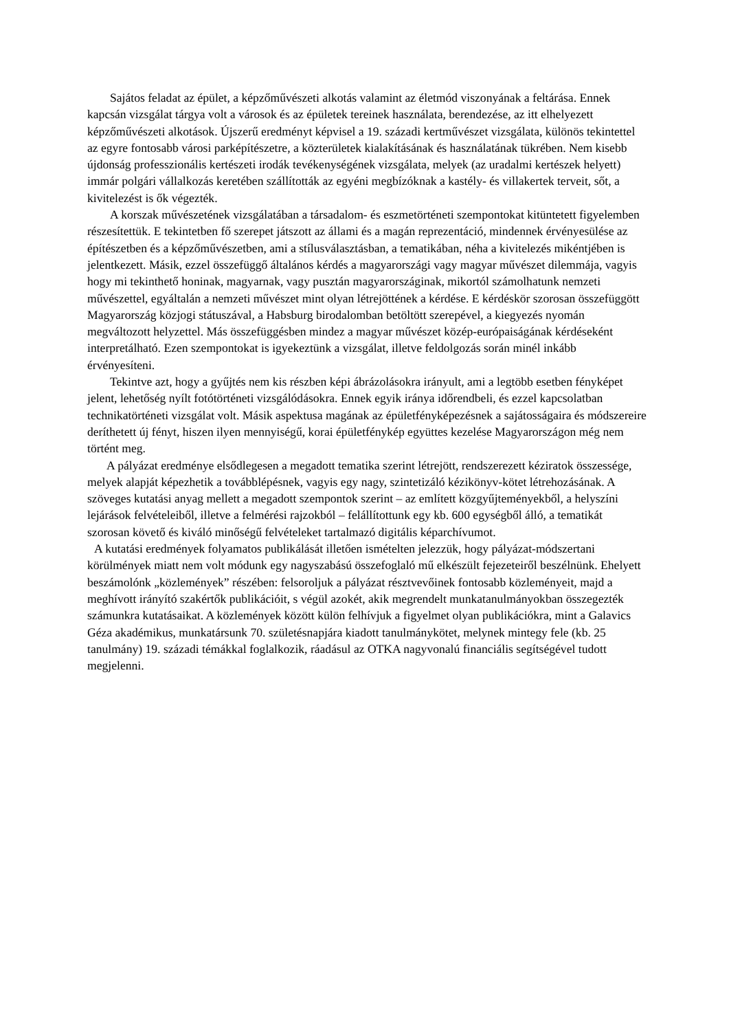Sajátos feladat az épület, a képzőművészeti alkotás valamint az életmód viszonyának a feltárása. Ennek kapcsán vizsgálat tárgya volt a városok és az épületek tereinek használata, berendezése, az itt elhelyezett képzőművészeti alkotások. Újszerű eredményt képvisel a 19. századi kertművészet vizsgálata, különös tekintettel az egyre fontosabb városi parképítészetre, a közterületek kialakításának és használatának tükrében. Nem kisebb újdonság professzionális kertészeti irodák tevékenységének vizsgálata, melyek (az uradalmi kertészek helyett) immár polgári vállalkozás keretében szállították az egyéni megbízóknak a kastély- és villakertek terveit, sőt, a kivitelezést is ők végezték.
A korszak művészetének vizsgálatában a társadalom- és eszmetörténeti szempontokat kitüntetett figyelemben részesítettük. E tekintetben fő szerepet játszott az állami és a magán reprezentáció, mindennek érvényesülése az építészetben és a képzőművészetben, ami a stílusválasztásban, a tematikában, néha a kivitelezés mikéntjében is jelentkezett. Másik, ezzel összefüggő általános kérdés a magyarországi vagy magyar művészet dilemmája, vagyis hogy mi tekinthető honinak, magyarnak, vagy pusztán magyarországinak, mikortól számolhatunk nemzeti művészettel, egyáltalán a nemzeti művészet mint olyan létrejöttének a kérdése. E kérdéskör szorosan összefüggött Magyarország közjogi státuszával, a Habsburg birodalomban betöltött szerepével, a kiegyezés nyomán megváltozott helyzettel. Más összefüggésben mindez a magyar művészet közép-európaiságának kérdéseként interpretálható. Ezen szempontokat is igyekeztünk a vizsgálat, illetve feldolgozás során minél inkább érvényesíteni.
Tekintve azt, hogy a gyűjtés nem kis részben képi ábrázolásokra irányult, ami a legtöbb esetben fényképet jelent, lehetőség nyílt fotótörténeti vizsgálódásokra. Ennek egyik iránya időrendbeli, és ezzel kapcsolatban technikatörténeti vizsgálat volt. Másik aspektusa magának az épületfényképezésnek a sajátosságaira és módszereire deríthetett új fényt, hiszen ilyen mennyiségű, korai épületfénykép együttes kezelése Magyarországon még nem történt meg.
A pályázat eredménye elsődlegesen a megadott tematika szerint létrejött, rendszerezett kéziratok összessége, melyek alapját képezhetik a továbblépésnek, vagyis egy nagy, szintetizáló kézikönyv-kötet létrehozásának. A szöveges kutatási anyag mellett a megadott szempontok szerint – az említett közgyűjteményekből, a helyszíni lejárások felvételeiből, illetve a felmérési rajzokból – felállítottunk egy kb. 600 egységből álló, a tematikát szorosan követő és kiváló minőségű felvételeket tartalmazó digitális képarchívumot.
A kutatási eredmények folyamatos publikálását illetően ismételten jelezzük, hogy pályázat-módszertani körülmények miatt nem volt módunk egy nagyszabású összefoglaló mű elkészült fejezeteiről beszélnünk. Ehelyett beszámolónk „közlemények” részében: felsoroljuk a pályázat résztvevőinek fontosabb közleményeit, majd a meghívott irányító szakértők publikációit, s végül azokét, akik megrendelt munkatanulmányokban összegezték számunkra kutatásaikat. A közlemények között külön felhívjuk a figyelmet olyan publikációkra, mint a Galavics Géza akadémikus, munkatársunk 70. születésnapjára kiadott tanulmánykötet, melynek mintegy fele (kb. 25 tanulmány) 19. századi témákkal foglalkozik, ráadásul az OTKA nagyvonalú financiális segítségével tudott megjelenni.